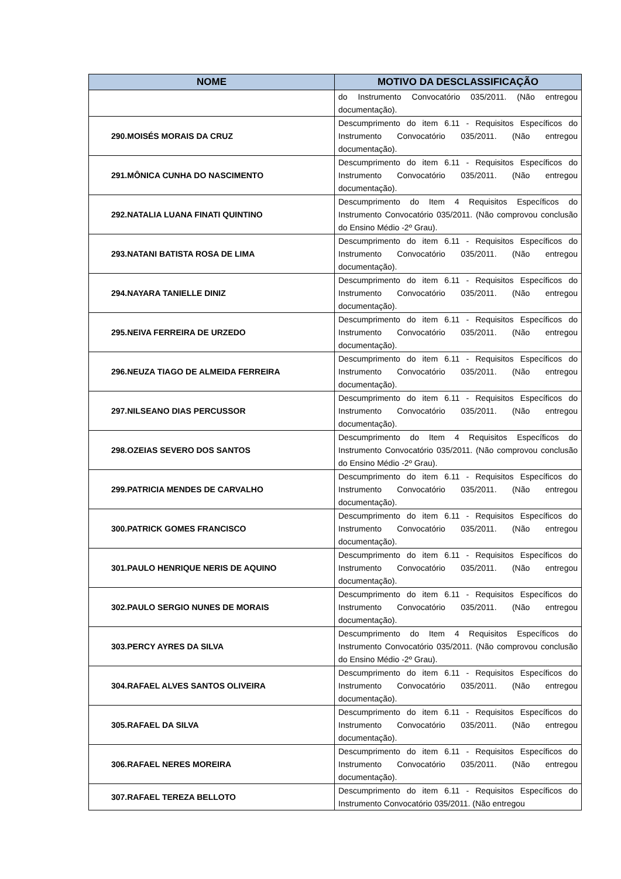| NOME | MOTIVO DA DESCLASSIFICAÇÃO |
| --- | --- |
| | do Instrumento Convocatório 035/2011. (Não entregou documentação). |
| 290.MOISÉS MORAIS DA CRUZ | Descumprimento do item 6.11 - Requisitos Específicos do Instrumento Convocatório 035/2011. (Não entregou documentação). |
| 291.MÔNICA CUNHA DO NASCIMENTO | Descumprimento do item 6.11 - Requisitos Específicos do Instrumento Convocatório 035/2011. (Não entregou documentação). |
| 292.NATALIA LUANA FINATI QUINTINO | Descumprimento do Item 4 Requisitos Específicos do Instrumento Convocatório 035/2011. (Não comprovou conclusão do Ensino Médio -2º Grau). |
| 293.NATANI BATISTA ROSA DE LIMA | Descumprimento do item 6.11 - Requisitos Específicos do Instrumento Convocatório 035/2011. (Não entregou documentação). |
| 294.NAYARA TANIELLE DINIZ | Descumprimento do item 6.11 - Requisitos Específicos do Instrumento Convocatório 035/2011. (Não entregou documentação). |
| 295.NEIVA FERREIRA DE URZEDO | Descumprimento do item 6.11 - Requisitos Específicos do Instrumento Convocatório 035/2011. (Não entregou documentação). |
| 296.NEUZA TIAGO DE ALMEIDA FERREIRA | Descumprimento do item 6.11 - Requisitos Específicos do Instrumento Convocatório 035/2011. (Não entregou documentação). |
| 297.NILSEANO DIAS PERCUSSOR | Descumprimento do item 6.11 - Requisitos Específicos do Instrumento Convocatório 035/2011. (Não entregou documentação). |
| 298.OZEIAS SEVERO DOS SANTOS | Descumprimento do Item 4 Requisitos Específicos do Instrumento Convocatório 035/2011. (Não comprovou conclusão do Ensino Médio -2º Grau). |
| 299.PATRICIA MENDES DE CARVALHO | Descumprimento do item 6.11 - Requisitos Específicos do Instrumento Convocatório 035/2011. (Não entregou documentação). |
| 300.PATRICK GOMES FRANCISCO | Descumprimento do item 6.11 - Requisitos Específicos do Instrumento Convocatório 035/2011. (Não entregou documentação). |
| 301.PAULO HENRIQUE NERIS DE AQUINO | Descumprimento do item 6.11 - Requisitos Específicos do Instrumento Convocatório 035/2011. (Não entregou documentação). |
| 302.PAULO SERGIO NUNES DE MORAIS | Descumprimento do item 6.11 - Requisitos Específicos do Instrumento Convocatório 035/2011. (Não entregou documentação). |
| 303.PERCY AYRES DA SILVA | Descumprimento do Item 4 Requisitos Específicos do Instrumento Convocatório 035/2011. (Não comprovou conclusão do Ensino Médio -2º Grau). |
| 304.RAFAEL ALVES SANTOS OLIVEIRA | Descumprimento do item 6.11 - Requisitos Específicos do Instrumento Convocatório 035/2011. (Não entregou documentação). |
| 305.RAFAEL DA SILVA | Descumprimento do item 6.11 - Requisitos Específicos do Instrumento Convocatório 035/2011. (Não entregou documentação). |
| 306.RAFAEL NERES MOREIRA | Descumprimento do item 6.11 - Requisitos Específicos do Instrumento Convocatório 035/2011. (Não entregou documentação). |
| 307.RAFAEL TEREZA BELLOTO | Descumprimento do item 6.11 - Requisitos Específicos do Instrumento Convocatório 035/2011. (Não entregou |